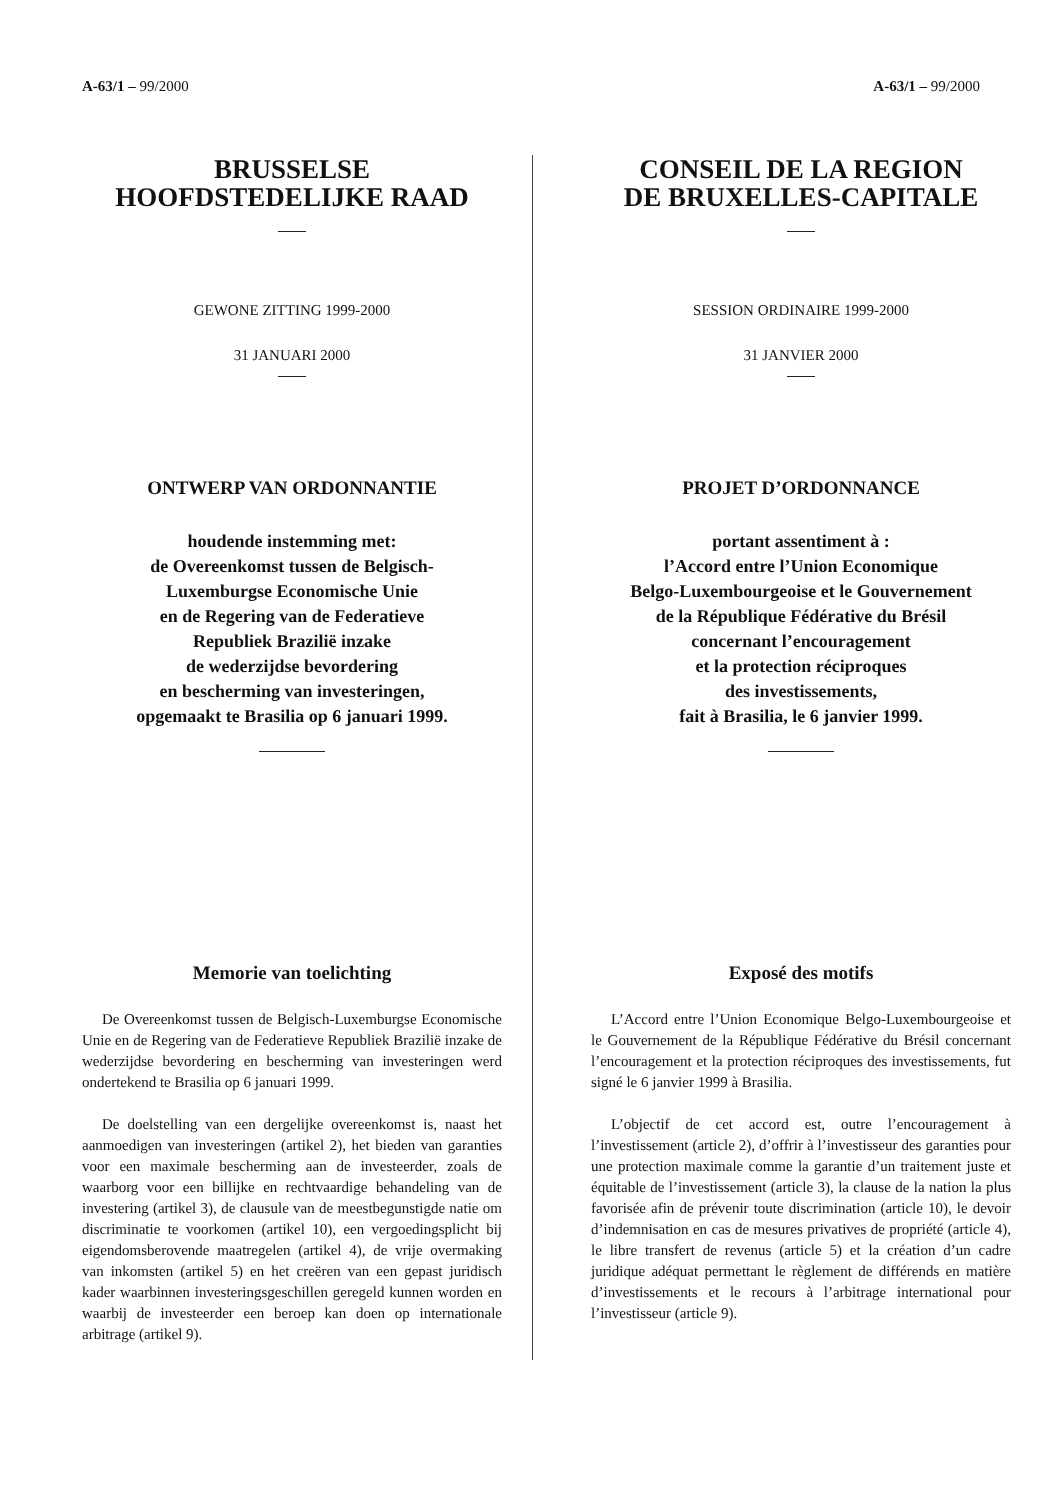A-63/1 – 99/2000 A-63/1 – 99/2000
BRUSSELSE
HOOFDSTEDELIJKE RAAD
GEWONE ZITTING 1999-2000
31 JANUARI 2000
ONTWERP VAN ORDONNANTIE
houdende instemming met:
de Overeenkomst tussen de Belgisch-
Luxemburgse Economische Unie
en de Regering van de Federatieve
Republiek Brazilië inzake
de wederzijdse bevordering
en bescherming van investeringen,
opgemaakt te Brasilia op 6 januari 1999.
Memorie van toelichting
De Overeenkomst tussen de Belgisch-Luxemburgse Economische Unie en de Regering van de Federatieve Republiek Brazilië inzake de wederzijdse bevordering en bescherming van investeringen werd ondertekend te Brasilia op 6 januari 1999.
De doelstelling van een dergelijke overeenkomst is, naast het aanmoedigen van investeringen (artikel 2), het bieden van garanties voor een maximale bescherming aan de investeerder, zoals de waarborg voor een billijke en rechtvaardige behandeling van de investering (artikel 3), de clausule van de meestbegunstigde natie om discriminatie te voorkomen (artikel 10), een vergoedingsplicht bij eigendomsberovende maatregelen (artikel 4), de vrije overmaking van inkomsten (artikel 5) en het creëren van een gepast juridisch kader waarbinnen investeringsgeschillen geregeld kunnen worden en waarbij de investeerder een beroep kan doen op internationale arbitrage (artikel 9).
CONSEIL DE LA REGION
DE BRUXELLES-CAPITALE
SESSION ORDINAIRE 1999-2000
31 JANVIER 2000
PROJET D’ORDONNANCE
portant assentiment à :
l’Accord entre l’Union Economique
Belgo-Luxembourgeoise et le Gouvernement
de la République Fédérative du Brésil
concernant l’encouragement
et la protection réciproques
des investissements,
fait à Brasilia, le 6 janvier 1999.
Exposé des motifs
L’Accord entre l’Union Economique Belgo-Luxembourgeoise et le Gouvernement de la République Fédérative du Brésil concernant l’encouragement et la protection réciproques des investissements, fut signé le 6 janvier 1999 à Brasilia.
L’objectif de cet accord est, outre l’encouragement à l’investissement (article 2), d’offrir à l’investisseur des garanties pour une protection maximale comme la garantie d’un traitement juste et équitable de l’investissement (article 3), la clause de la nation la plus favorisée afin de prévenir toute discrimination (article 10), le devoir d’indemnisation en cas de mesures privatives de propriété (article 4), le libre transfert de revenus (article 5) et la création d’un cadre juridique adéquat permettant le règlement de différends en matière d’investissements et le recours à l’arbitrage international pour l’investisseur (article 9).